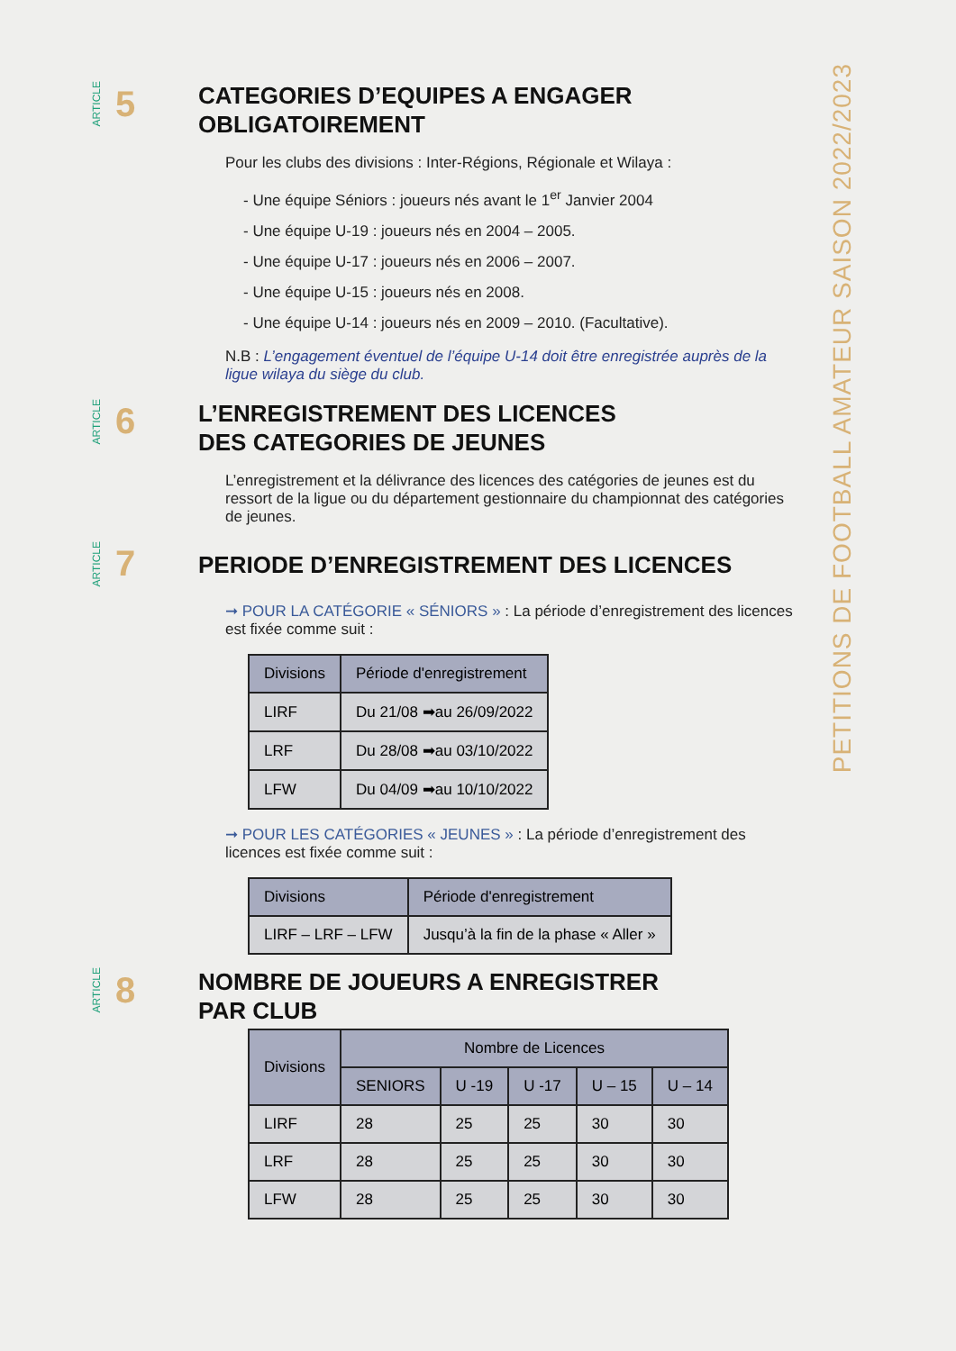ARTICLE 5
CATEGORIES D’EQUIPES A ENGAGER
OBLIGATOIREMENT
Pour les clubs des divisions : Inter-Régions, Régionale et Wilaya :
- Une équipe Séniors : joueurs nés avant le 1<sup>er</sup> Janvier 2004
- Une équipe U-19 : joueurs nés en 2004 – 2005.
- Une équipe U-17 : joueurs nés en 2006 – 2007.
- Une équipe U-15 : joueurs nés en 2008.
- Une équipe U-14 : joueurs nés en 2009 – 2010. (Facultative).
N.B : L’engagement éventuel de l’équipe U-14 doit être enregistrée auprès de la ligue wilaya du siège du club.
ARTICLE 6
L’ENREGISTREMENT DES LICENCES
DES CATEGORIES DE JEUNES
L’enregistrement et la délivrance des licences des catégories de jeunes est du ressort de la ligue ou du département gestionnaire du championnat des catégories de jeunes.
ARTICLE 7
PERIODE D’ENREGISTREMENT DES LICENCES
➞ POUR LA CATÉGORIE « SÉNIORS » : La période d’enregistrement des licences est fixée comme suit :
| Divisions | Période d'enregistrement |
| --- | --- |
| LIRF | Du 21/08 ➡au 26/09/2022 |
| LRF | Du 28/08 ➡au 03/10/2022 |
| LFW | Du 04/09 ➡au 10/10/2022 |
➞ POUR LES CATÉGORIES « JEUNES » : La période d’enregistrement des licences est fixée comme suit :
| Divisions | Période d'enregistrement |
| --- | --- |
| LIRF – LRF – LFW | Jusqu’à la fin de la phase « Aller » |
ARTICLE 8
NOMBRE DE JOUEURS A ENREGISTRER
PAR CLUB
| Divisions | Nombre de Licences | | | | |
| --- | --- | --- | --- | --- | --- |
| | SENIORS | U -19 | U -17 | U – 15 | U – 14 |
| LIRF | 28 | 25 | 25 | 30 | 30 |
| LRF | 28 | 25 | 25 | 30 | 30 |
| LFW | 28 | 25 | 25 | 30 | 30 |
PETITIONS DE FOOTBALL AMATEUR SAISON 2022/2023